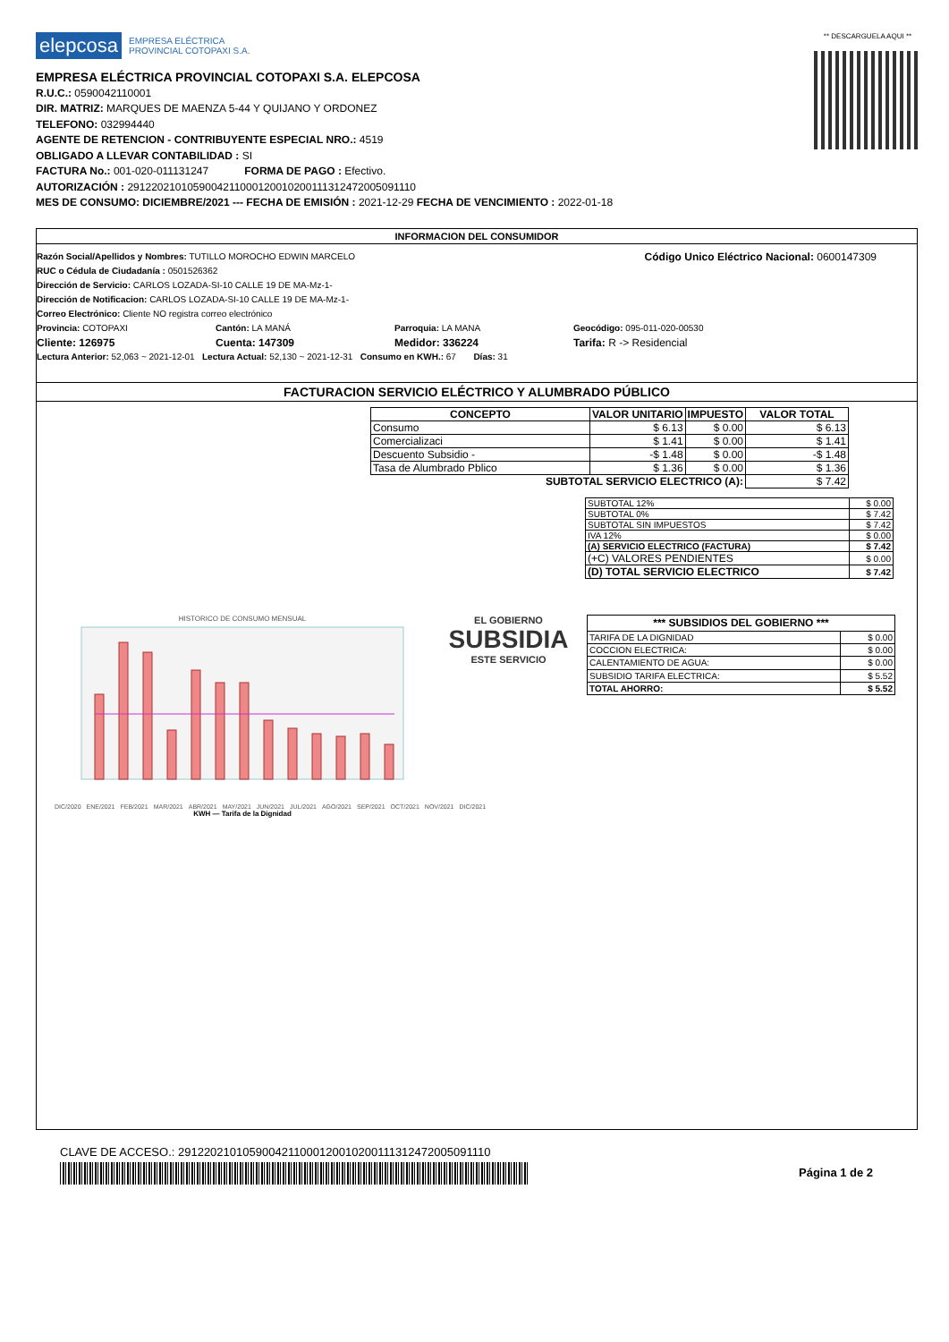elepcosa EMPRESA ELÉCTRICA
PROVINCIAL COTOPAXI S.A.
EMPRESA ELÉCTRICA PROVINCIAL COTOPAXI S.A. ELEPCOSA
R.U.C.: 0590042110001
DIR. MATRIZ: MARQUES DE MAENZA 5-44 Y QUIJANO Y ORDONEZ
TELEFONO: 032994440
AGENTE DE RETENCION - CONTRIBUYENTE ESPECIAL NRO.: 4519
OBLIGADO A LLEVAR CONTABILIDAD : SI
FACTURA No.: 001-020-011131247 FORMA DE PAGO : Efectivo.
AUTORIZACIÓN : 2912202101059004211000120010200111312472005091110
MES DE CONSUMO: DICIEMBRE/2021 --- FECHA DE EMISIÓN : 2021-12-29 FECHA DE VENCIMIENTO : 2022-01-18
** DESCARGUELA AQUI **
INFORMACION DEL CONSUMIDOR
Razón Social/Apellidos y Nombres: TUTILLO MOROCHO EDWIN MARCELO Código Unico Eléctrico Nacional: 0600147309
RUC o Cédula de Ciudadanía : 0501526362
Dirección de Servicio: CARLOS LOZADA-SI-10 CALLE 19 DE MA-Mz-1-
Dirección de Notificacion: CARLOS LOZADA-SI-10 CALLE 19 DE MA-Mz-1-
Correo Electrónico: Cliente NO registra correo electrónico
Provincia: COTOPAXI Cantón: LA MANÁ Parroquia: LA MANA Geocódigo: 095-011-020-00530
Cliente: 126975 Cuenta: 147309 Medidor: 336224 Tarifa: R -> Residencial
Lectura Anterior: 52,063 ~ 2021-12-01 Lectura Actual: 52,130 ~ 2021-12-31 Consumo en KWH.: 67 Días: 31
FACTURACION SERVICIO ELÉCTRICO Y ALUMBRADO PÚBLICO
| CONCEPTO | VALOR UNITARIO | IMPUESTO | VALOR TOTAL |
| --- | --- | --- | --- |
| Consumo | $ 6.13 | $ 0.00 | $ 6.13 |
| Comercializaci | $ 1.41 | $ 0.00 | $ 1.41 |
| Descuento Subsidio - | -$ 1.48 | $ 0.00 | -$ 1.48 |
| Tasa de Alumbrado Pblico | $ 1.36 | $ 0.00 | $ 1.36 |
| SUBTOTAL SERVICIO ELECTRICO (A): | | | $ 7.42 |
| SUBTOTAL 12% | $ 0.00 |
| SUBTOTAL 0% | $ 7.42 |
| SUBTOTAL SIN IMPUESTOS | $ 7.42 |
| IVA 12% | $ 0.00 |
| (A) SERVICIO ELECTRICO (FACTURA) | $ 7.42 |
| (+C) VALORES PENDIENTES | $ 0.00 |
| (D) TOTAL SERVICIO ELECTRICO | $ 7.42 |
HISTORICO DE CONSUMO MENSUAL
DIC/2020 ENE/2021 FEB/2021 MAR/2021 ABR/2021 MAY/2021 JUN/2021 JUL/2021 AGO/2021 SEP/2021 OCT/2021 NOV/2021 DIC/2021
KWH — Tarifa de la Dignidad
EL GOBIERNO
SUBSIDIA
ESTE SERVICIO
| *** SUBSIDIOS DEL GOBIERNO *** | |
| --- | --- |
| TARIFA DE LA DIGNIDAD | $ 0.00 |
| COCCION ELECTRICA: | $ 0.00 |
| CALENTAMIENTO DE AGUA: | $ 0.00 |
| SUBSIDIO TARIFA ELECTRICA: | $ 5.52 |
| TOTAL AHORRO: | $ 5.52 |
CLAVE DE ACCESO.: 2912202101059004211000120010200111312472005091110
Página 1 de 2